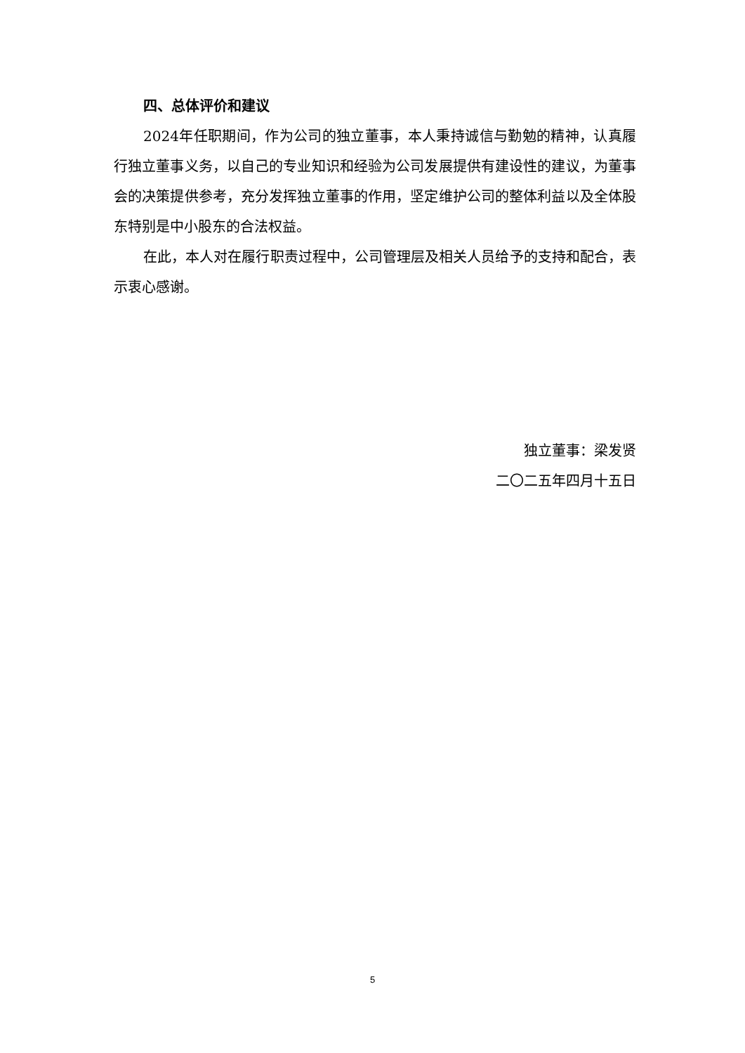四、总体评价和建议
2024年任职期间，作为公司的独立董事，本人秉持诚信与勤勉的精神，认真履行独立董事义务，以自己的专业知识和经验为公司发展提供有建设性的建议，为董事会的决策提供参考，充分发挥独立董事的作用，坚定维护公司的整体利益以及全体股东特别是中小股东的合法权益。
在此，本人对在履行职责过程中，公司管理层及相关人员给予的支持和配合，表示衷心感谢。
独立董事：梁发贤
二〇二五年四月十五日
5